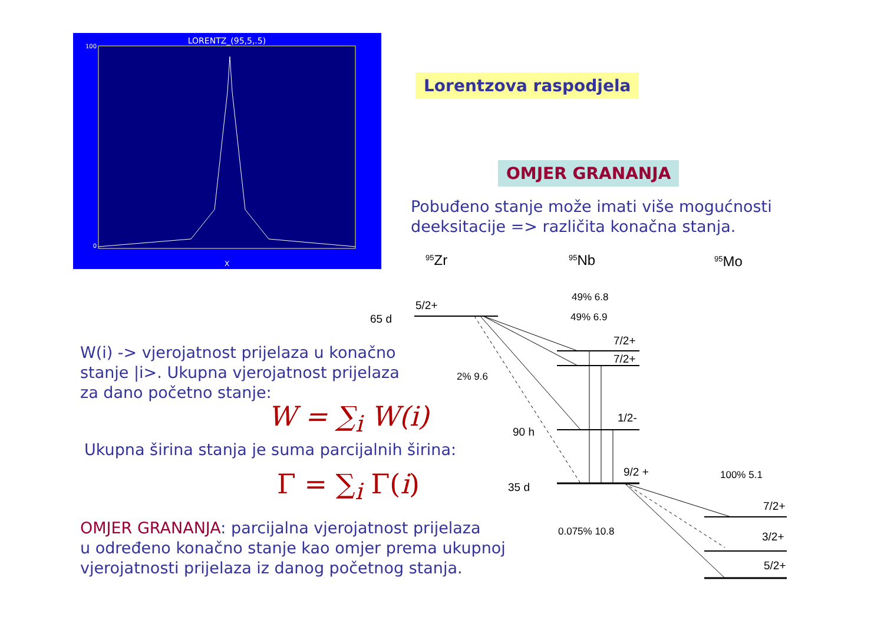LORENTZ_(95,5,.5)
X
100
0
Lorentzova raspodjela
OMJER GRANANJA
Pobuđeno stanje može imati više mogućnosti
deeksitacije => različita konačna stanja.
W(i) -> vjerojatnost prijelaza u konačno
stanje |i>. Ukupna vjerojatnost prijelaza
za dano početno stanje:
W = ∑<sub>i</sub> W(i)
Ukupna širina stanja je suma parcijalnih širina:
Γ = ∑<sub>i</sub> Γ(i)
OMJER GRANANJA: parcijalna vjerojatnost prijelaza
u određeno konačno stanje kao omjer prema ukupnoj
vjerojatnosti prijelaza iz danog početnog stanja.
95Zr
95Nb
95Mo
5/2+
65 d
49% 6.8
49% 6.9
7/2+
7/2+
2% 9.6
1/2-
90 h
9/2 +
35 d
100% 5.1
7/2+
0.075% 10.8
3/2+
5/2+